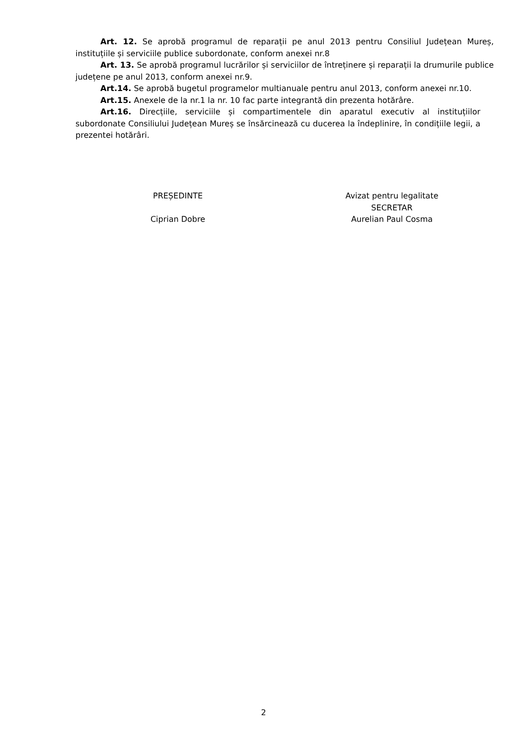Art. 12. Se aprobă programul de reparații pe anul 2013 pentru Consiliul Județean Mureș, instituțiile și serviciile publice subordonate, conform anexei nr.8
Art. 13. Se aprobă programul lucrărilor și serviciilor de întreținere și reparații la drumurile publice județene pe anul 2013, conform anexei nr.9.
Art.14. Se aprobă bugetul programelor multianuale pentru anul 2013, conform anexei nr.10.
Art.15. Anexele de la nr.1 la nr. 10 fac parte integrantă din prezenta hotărâre.
Art.16. Direcțiile, serviciile și compartimentele din aparatul executiv al instituțiilor subordonate Consiliului Județean Mureș se însărcinează cu ducerea la îndeplinire, în condițiile legii, a prezentei hotărâri.
PREȘEDINTE
Ciprian Dobre
Avizat pentru legalitate
SECRETAR
Aurelian Paul Cosma
2